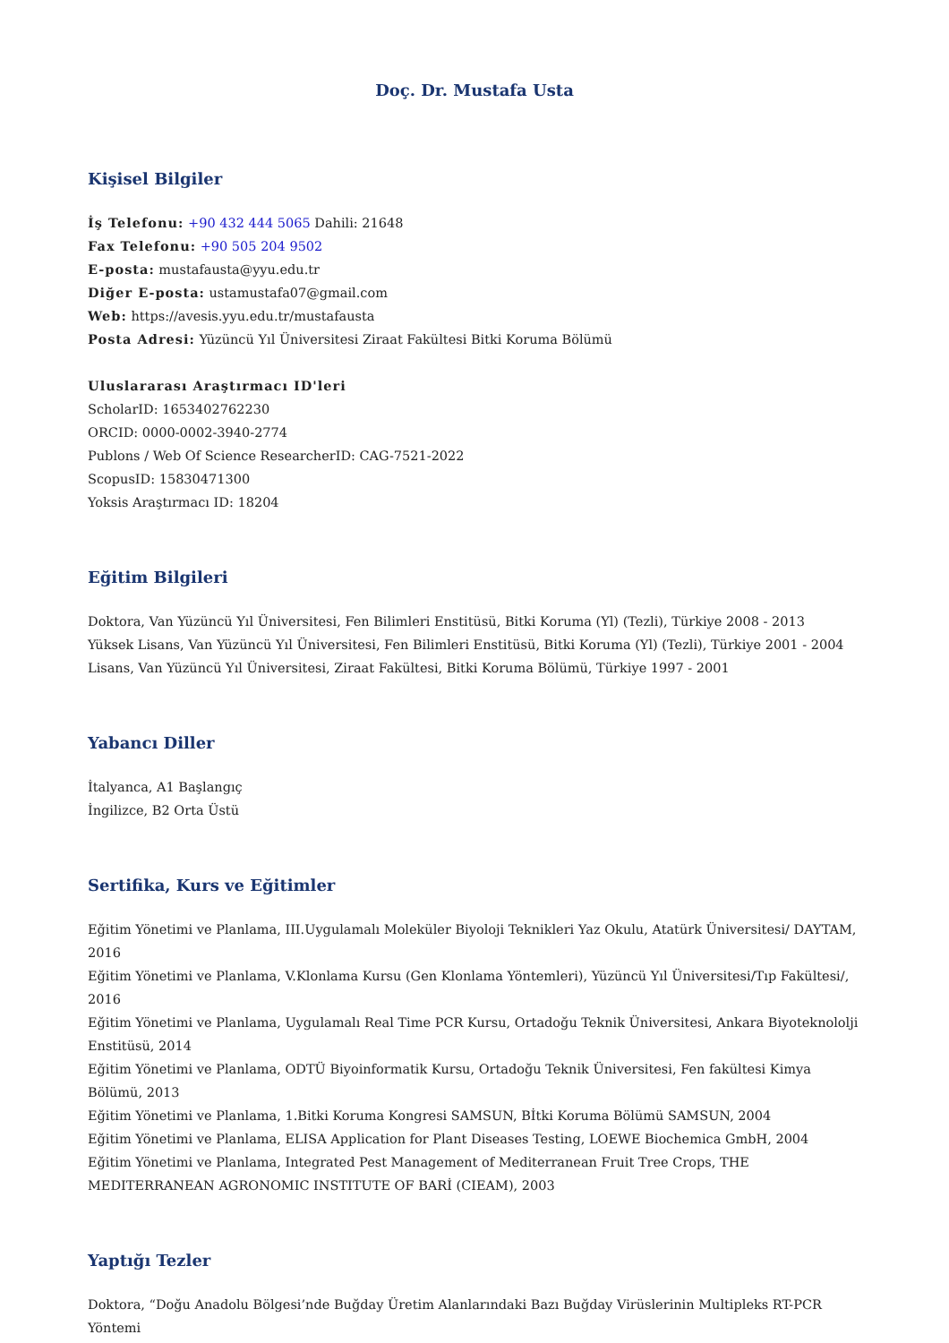Doç. Dr. Mustafa Usta
Kişisel Bilgiler
İş Telefonu: +90 432 444 5065 Dahili: 21648
Fax Telefonu: +90 505 204 9502
E-posta: mustafausta@yyu.edu.tr
Diğer E-posta: ustamustafa07@gmail.com
Web: https://avesis.yyu.edu.tr/mustafausta
Posta Adresi: Yüzüncü Yıl Üniversitesi Ziraat Fakültesi Bitki Koruma Bölümü
Uluslararası Araştırmacı ID'leri
ScholarID: 1653402762230
ORCID: 0000-0002-3940-2774
Publons / Web Of Science ResearcherID: CAG-7521-2022
ScopusID: 15830471300
Yoksis Araştırmacı ID: 18204
Eğitim Bilgileri
Doktora, Van Yüzüncü Yıl Üniversitesi, Fen Bilimleri Enstitüsü, Bitki Koruma (Yl) (Tezli), Türkiye 2008 - 2013
Yüksek Lisans, Van Yüzüncü Yıl Üniversitesi, Fen Bilimleri Enstitüsü, Bitki Koruma (Yl) (Tezli), Türkiye 2001 - 2004
Lisans, Van Yüzüncü Yıl Üniversitesi, Ziraat Fakültesi, Bitki Koruma Bölümü, Türkiye 1997 - 2001
Yabancı Diller
İtalyanca, A1 Başlangıç
İngilizce, B2 Orta Üstü
Sertifika, Kurs ve Eğitimler
Eğitim Yönetimi ve Planlama, III.Uygulamalı Moleküler Biyoloji Teknikleri Yaz Okulu, Atatürk Üniversitesi/ DAYTAM, 2016
Eğitim Yönetimi ve Planlama, V.Klonlama Kursu (Gen Klonlama Yöntemleri), Yüzüncü Yıl Üniversitesi/Tıp Fakültesi/, 2016
Eğitim Yönetimi ve Planlama, Uygulamalı Real Time PCR Kursu, Ortadoğu Teknik Üniversitesi, Ankara Biyoteknololji Enstitüsü, 2014
Eğitim Yönetimi ve Planlama, ODTÜ Biyoinformatik Kursu, Ortadoğu Teknik Üniversitesi, Fen fakültesi Kimya Bölümü, 2013
Eğitim Yönetimi ve Planlama, 1.Bitki Koruma Kongresi SAMSUN, Bİtki Koruma Bölümü SAMSUN, 2004
Eğitim Yönetimi ve Planlama, ELISA Application for Plant Diseases Testing, LOEWE Biochemica GmbH, 2004
Eğitim Yönetimi ve Planlama, Integrated Pest Management of Mediterranean Fruit Tree Crops, THE MEDITERRANEAN AGRONOMIC INSTITUTE OF BARİ (CIEAM), 2003
Yaptığı Tezler
Doktora, “Doğu Anadolu Bölgesi’nde Buğday Üretim Alanlarındaki Bazı Buğday Virüslerinin Multipleks RT-PCR Yöntemi